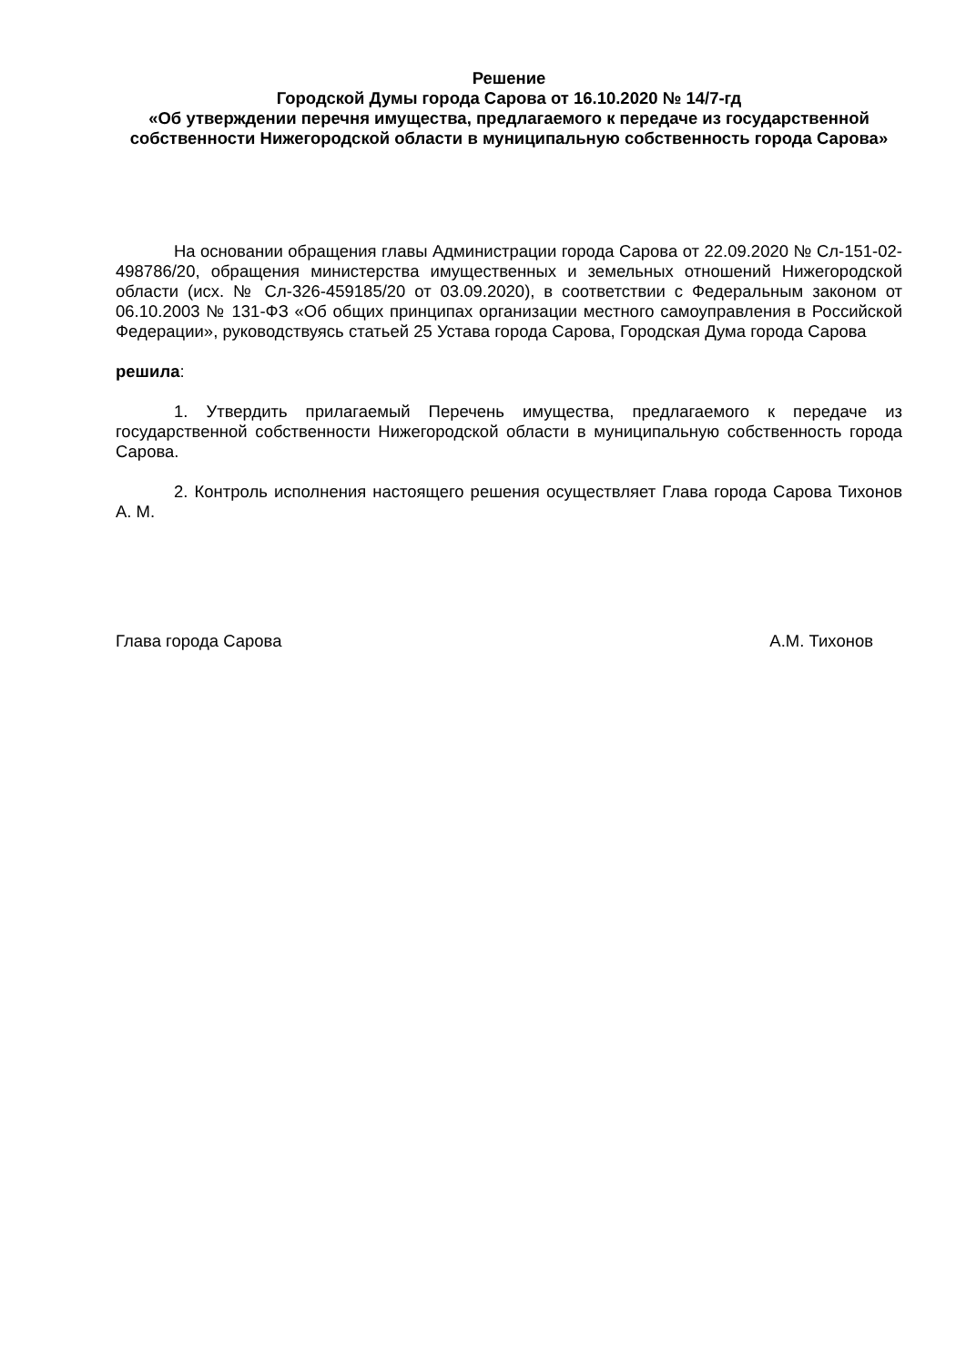Решение
Городской Думы города Сарова от 16.10.2020 № 14/7-гд
«Об утверждении перечня имущества, предлагаемого к передаче из государственной собственности Нижегородской области в муниципальную собственность города Сарова»
На основании обращения главы Администрации города Сарова от 22.09.2020 № Сл-151-02-498786/20, обращения министерства имущественных и земельных отношений Нижегородской области (исх. № Сл-326-459185/20 от 03.09.2020), в соответствии с Федеральным законом от 06.10.2003 № 131-ФЗ «Об общих принципах организации местного самоуправления в Российской Федерации», руководствуясь статьей 25 Устава города Сарова, Городская Дума города Сарова
решила:
1. Утвердить прилагаемый Перечень имущества, предлагаемого к передаче из государственной собственности Нижегородской области в муниципальную собственность города Сарова.
2. Контроль исполнения настоящего решения осуществляет Глава города Сарова Тихонов А. М.
Глава города Сарова А.М. Тихонов